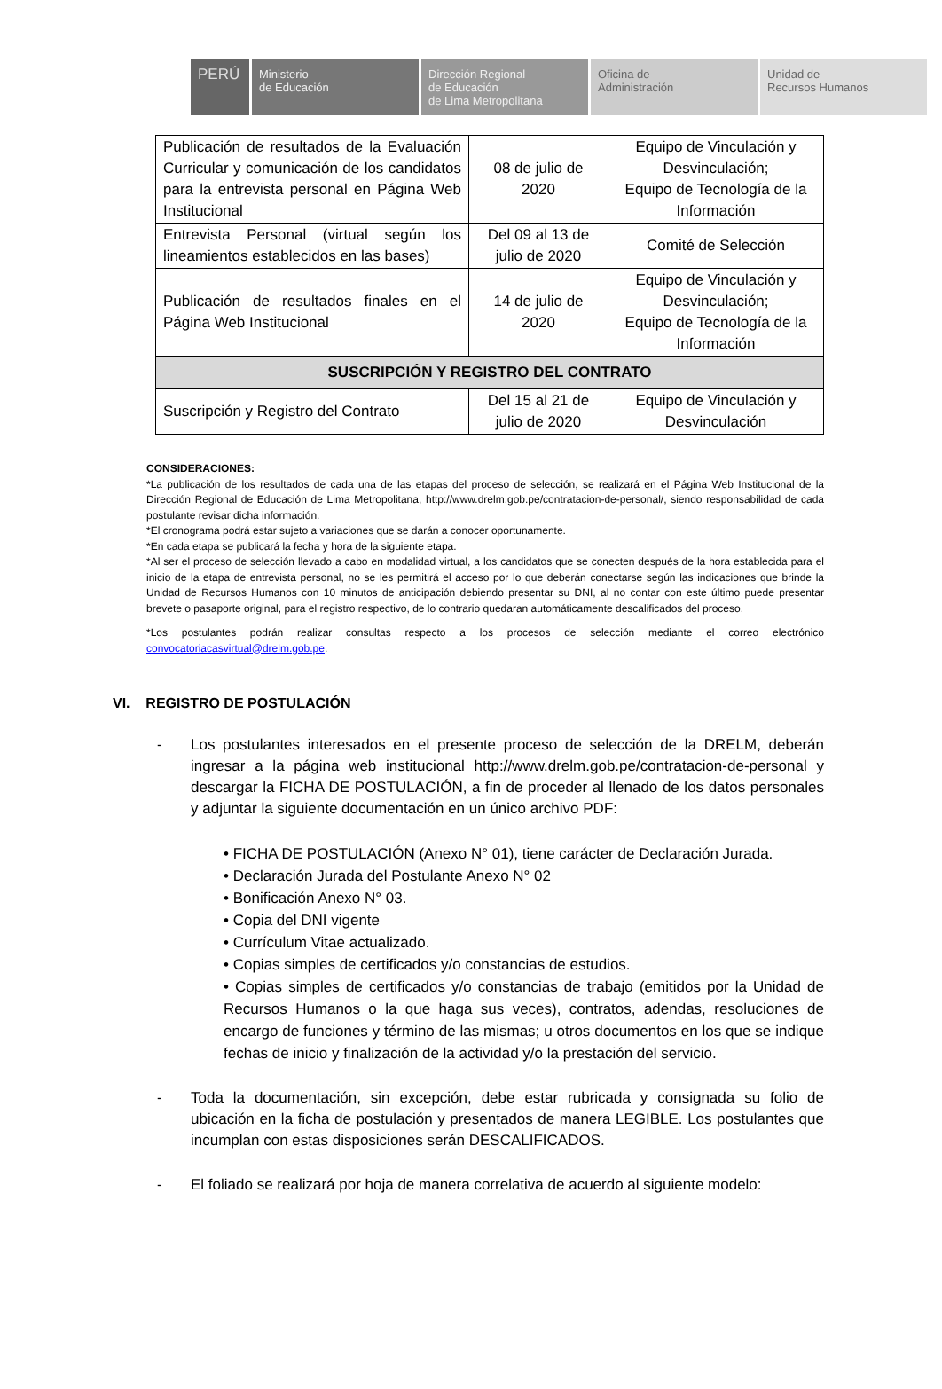PERÚ Ministerio
de Educación
Dirección Regional
de Educación
de Lima Metropolitana
Oficina de
Administración
Unidad de
Recursos Humanos
| Publicación de resultados de la Evaluación Curricular y comunicación de los candidatos para la entrevista personal en Página Web Institucional | 08 de julio de 2020 | Equipo de Vinculación y Desvinculación; Equipo de Tecnología de la Información |
| Entrevista Personal (virtual según los lineamientos establecidos en las bases) | Del 09 al 13 de julio de 2020 | Comité de Selección |
| Publicación de resultados finales en el Página Web Institucional | 14 de julio de 2020 | Equipo de Vinculación y Desvinculación; Equipo de Tecnología de la Información |
| SUSCRIPCIÓN Y REGISTRO DEL CONTRATO | | |
| Suscripción y Registro del Contrato | Del 15 al 21 de julio de 2020 | Equipo de Vinculación y Desvinculación |
CONSIDERACIONES:
*La publicación de los resultados de cada una de las etapas del proceso de selección, se realizará en el Página Web Institucional de la Dirección Regional de Educación de Lima Metropolitana, http://www.drelm.gob.pe/contratacion-de-personal/, siendo responsabilidad de cada postulante revisar dicha información.
*El cronograma podrá estar sujeto a variaciones que se darán a conocer oportunamente.
*En cada etapa se publicará la fecha y hora de la siguiente etapa.
*Al ser el proceso de selección llevado a cabo en modalidad virtual, a los candidatos que se conecten después de la hora establecida para el inicio de la etapa de entrevista personal, no se les permitirá el acceso por lo que deberán conectarse según las indicaciones que brinde la Unidad de Recursos Humanos con 10 minutos de anticipación debiendo presentar su DNI, al no contar con este último puede presentar brevete o pasaporte original, para el registro respectivo, de lo contrario quedaran automáticamente descalificados del proceso.
*Los postulantes podrán realizar consultas respecto a los procesos de selección mediante el correo electrónico convocatoriacasvirtual@drelm.gob.pe.
VI. REGISTRO DE POSTULACIÓN
- Los postulantes interesados en el presente proceso de selección de la DRELM, deberán ingresar a la página web institucional http://www.drelm.gob.pe/contratacion-de-personal y descargar la FICHA DE POSTULACIÓN, a fin de proceder al llenado de los datos personales y adjuntar la siguiente documentación en un único archivo PDF:
• FICHA DE POSTULACIÓN (Anexo N° 01), tiene carácter de Declaración Jurada.
• Declaración Jurada del Postulante Anexo N° 02
• Bonificación Anexo N° 03.
• Copia del DNI vigente
• Currículum Vitae actualizado.
• Copias simples de certificados y/o constancias de estudios.
• Copias simples de certificados y/o constancias de trabajo (emitidos por la Unidad de Recursos Humanos o la que haga sus veces), contratos, adendas, resoluciones de encargo de funciones y término de las mismas; u otros documentos en los que se indique fechas de inicio y finalización de la actividad y/o la prestación del servicio.
- Toda la documentación, sin excepción, debe estar rubricada y consignada su folio de ubicación en la ficha de postulación y presentados de manera LEGIBLE. Los postulantes que incumplan con estas disposiciones serán DESCALIFICADOS.
- El foliado se realizará por hoja de manera correlativa de acuerdo al siguiente modelo: